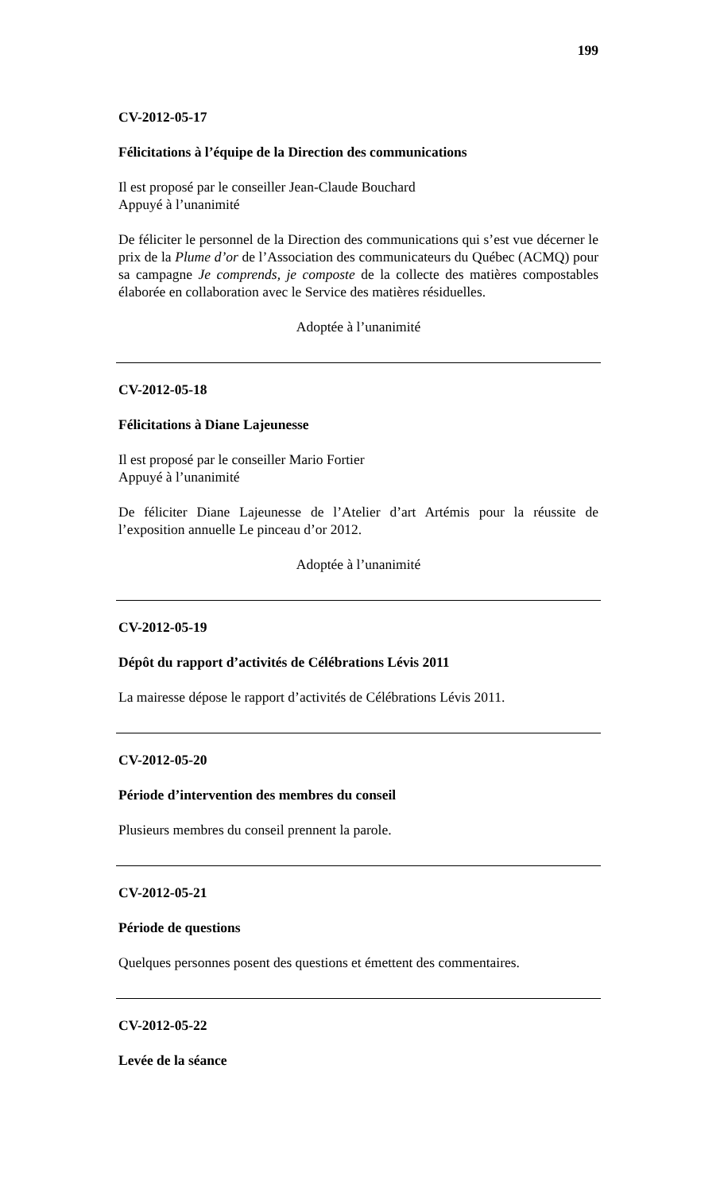199
CV-2012-05-17
Félicitations à l’équipe de la Direction des communications
Il est proposé par le conseiller Jean-Claude Bouchard
Appuyé à l’unanimité
De féliciter le personnel de la Direction des communications qui s’est vue décerner le prix de la Plume d’or de l’Association des communicateurs du Québec (ACMQ) pour sa campagne Je comprends, je composte de la collecte des matières compostables élaborée en collaboration avec le Service des matières résiduelles.
Adoptée à l’unanimité
CV-2012-05-18
Félicitations à Diane Lajeunesse
Il est proposé par le conseiller Mario Fortier
Appuyé à l’unanimité
De féliciter Diane Lajeunesse de l’Atelier d’art Artémis pour la réussite de l’exposition annuelle Le pinceau d’or 2012.
Adoptée à l’unanimité
CV-2012-05-19
Dépôt du rapport d’activités de Célébrations Lévis 2011
La mairesse dépose le rapport d’activités de Célébrations Lévis 2011.
CV-2012-05-20
Période d’intervention des membres du conseil
Plusieurs membres du conseil prennent la parole.
CV-2012-05-21
Période de questions
Quelques personnes posent des questions et émettent des commentaires.
CV-2012-05-22
Levée de la séance